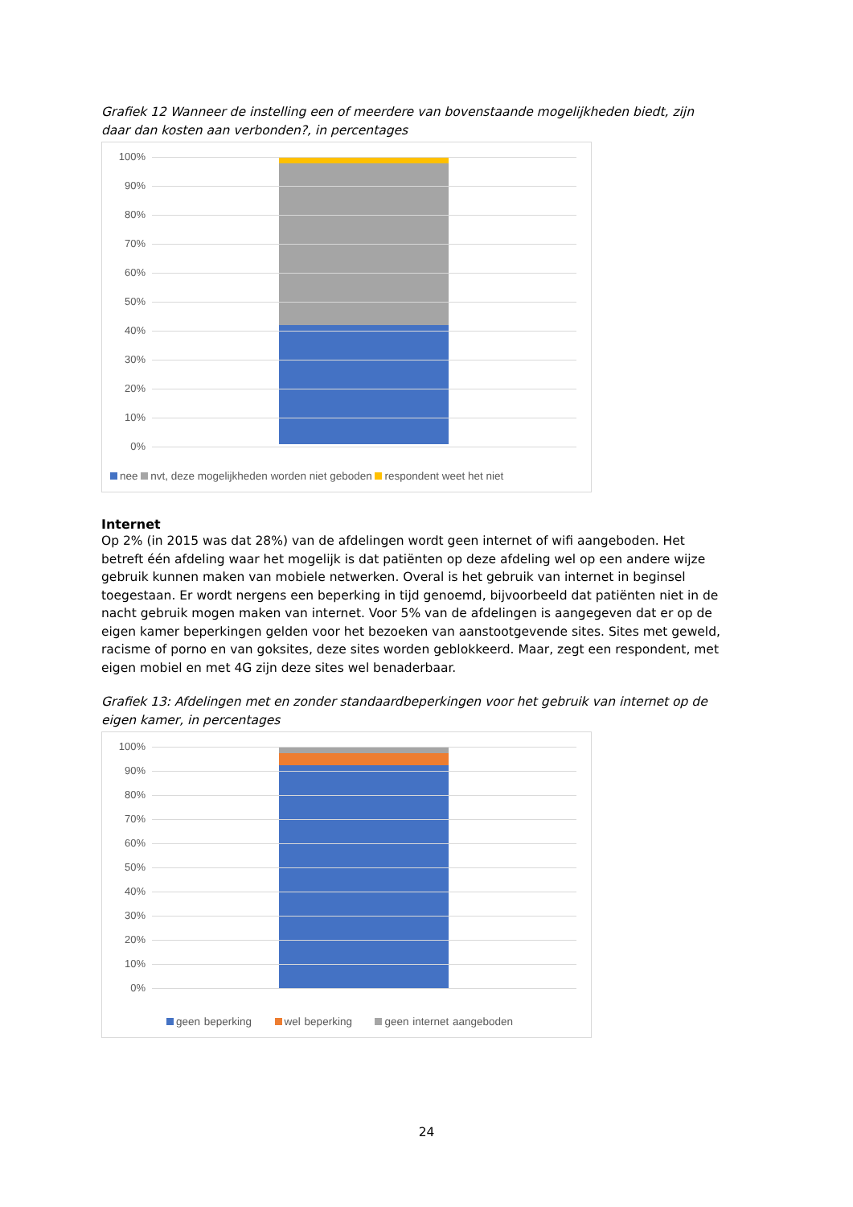Grafiek 12 Wanneer de instelling een of meerdere van bovenstaande mogelijkheden biedt, zijn daar dan kosten aan verbonden?, in percentages
100%
90%
80%
70%
60%
50%
40%
30%
20%
10%
0%
nee nvt, deze mogelijkheden worden niet geboden respondent weet het niet
Internet
Op 2% (in 2015 was dat 28%) van de afdelingen wordt geen internet of wifi aangeboden. Het betreft één afdeling waar het mogelijk is dat patiënten op deze afdeling wel op een andere wijze gebruik kunnen maken van mobiele netwerken. Overal is het gebruik van internet in beginsel toegestaan. Er wordt nergens een beperking in tijd genoemd, bijvoorbeeld dat patiënten niet in de nacht gebruik mogen maken van internet. Voor 5% van de afdelingen is aangegeven dat er op de eigen kamer beperkingen gelden voor het bezoeken van aanstootgevende sites. Sites met geweld, racisme of porno en van goksites, deze sites worden geblokkeerd. Maar, zegt een respondent, met eigen mobiel en met 4G zijn deze sites wel benaderbaar.
Grafiek 13: Afdelingen met en zonder standaardbeperkingen voor het gebruik van internet op de eigen kamer, in percentages
100%
90%
80%
70%
60%
50%
40%
30%
20%
10%
0%
geen beperking wel beperking geen internet aangeboden
24